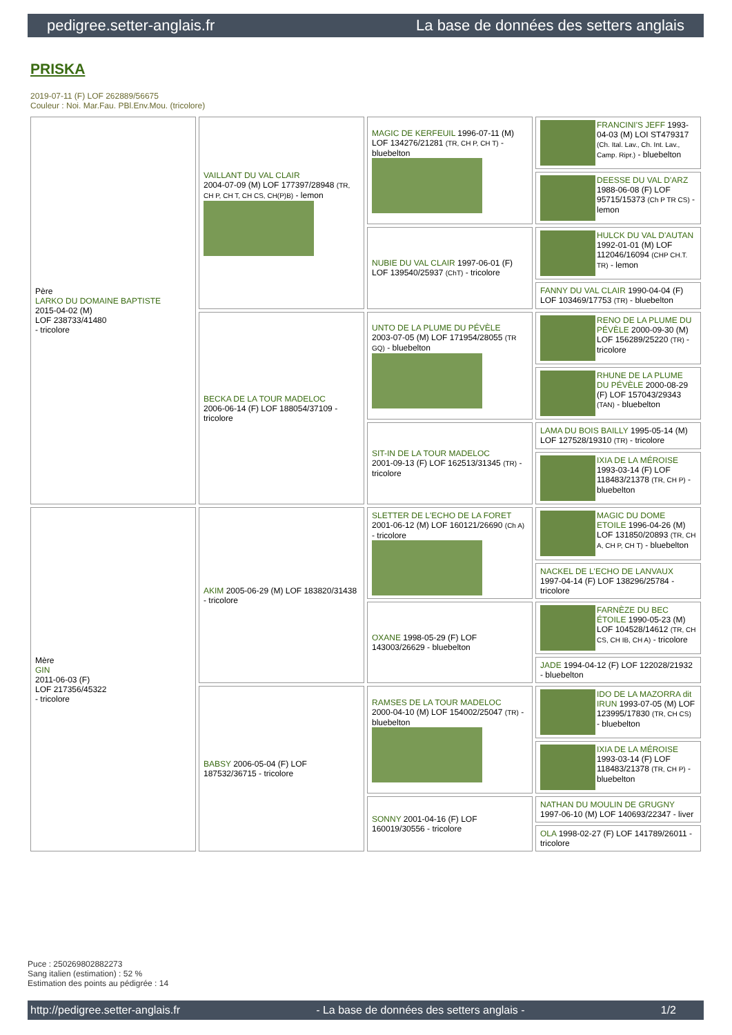pedigree.setter-anglais.fr La base de données des setters anglais
PRISKA
2019-07-11 (F) LOF 262889/56675
Couleur : Noi. Mar.Fau. PBl.Env.Mou. (tricolore)
| Père LARKO DU DOMAINE BAPTISTE 2015-04-02 (M) LOF 238733/41480 - tricolore | VAILLANT DU VAL CLAIR 2004-07-09 (M) LOF 177397/28948 (TR, CH P, CH T, CH CS, CH(P)B) - lemon | MAGIC DE KERFEUIL 1996-07-11 (M) LOF 134276/21281 (TR, CH P, CH T) - bluebelton | FRANCINI'S JEFF 1993-04-03 (M) LOI ST479317 (Ch. Ital. Lav., Ch. Int. Lav., Camp. Ripr.) - bluebelton |
| | | | DEESSE DU VAL D'ARZ 1988-06-08 (F) LOF 95715/15373 (Ch P TR CS) - lemon |
| | | NUBIE DU VAL CLAIR 1997-06-01 (F) LOF 139540/25937 (ChT) - tricolore | HULCK DU VAL D'AUTAN 1992-01-01 (M) LOF 112046/16094 (CHP CH.T. TR) - lemon |
| | | | FANNY DU VAL CLAIR 1990-04-04 (F) LOF 103469/17753 (TR) - bluebelton |
| | BECKA DE LA TOUR MADELOC 2006-06-14 (F) LOF 188054/37109 - tricolore | UNTO DE LA PLUME DU PÉVÈLE 2003-07-05 (M) LOF 171954/28055 (TR GQ) - bluebelton | RENO DE LA PLUME DU PÉVÈLE 2000-09-30 (M) LOF 156289/25220 (TR) - tricolore |
| | | | RHUNE DE LA PLUME DU PÉVÈLE 2000-08-29 (F) LOF 157043/29343 (TAN) - bluebelton |
| | | SIT-IN DE LA TOUR MADELOC 2001-09-13 (F) LOF 162513/31345 (TR) - tricolore | LAMA DU BOIS BAILLY 1995-05-14 (M) LOF 127528/19310 (TR) - tricolore |
| | | | IXIA DE LA MÉROISE 1993-03-14 (F) LOF 118483/21378 (TR, CH P) - bluebelton |
| Mère GIN 2011-06-03 (F) LOF 217356/45322 - tricolore | AKIM 2005-06-29 (M) LOF 183820/31438 - tricolore | SLETTER DE L'ECHO DE LA FORET 2001-06-12 (M) LOF 160121/26690 (Ch A) - tricolore | MAGIC DU DOME ETOILE 1996-04-26 (M) LOF 131850/20893 (TR, CH A, CH P, CH T) - bluebelton |
| | | | NACKEL DE L'ECHO DE LANVAUX 1997-04-14 (F) LOF 138296/25784 - tricolore |
| | | OXANE 1998-05-29 (F) LOF 143003/26629 - bluebelton | FARNÈZE DU BEC ÉTOILE 1990-05-23 (M) LOF 104528/14612 (TR, CH CS, CH IB, CH A) - tricolore |
| | | | JADE 1994-04-12 (F) LOF 122028/21932 - bluebelton |
| | BABSY 2006-05-04 (F) LOF 187532/36715 - tricolore | RAMSES DE LA TOUR MADELOC 2000-04-10 (M) LOF 154002/25047 (TR) - bluebelton | IDO DE LA MAZORRA dit IRUN 1993-07-05 (M) LOF 123995/17830 (TR, CH CS) - bluebelton |
| | | | IXIA DE LA MÉROISE 1993-03-14 (F) LOF 118483/21378 (TR, CH P) - bluebelton |
| | | SONNY 2001-04-16 (F) LOF 160019/30556 - tricolore | NATHAN DU MOULIN DE GRUGNY 1997-06-10 (M) LOF 140693/22347 - liver |
| | | | OLA 1998-02-27 (F) LOF 141789/26011 - tricolore |
Puce : 250269802882273
Sang italien (estimation) : 52 %
Estimation des points au pédigrée : 14
http://pedigree.setter-anglais.fr - La base de données des setters anglais - 1/2